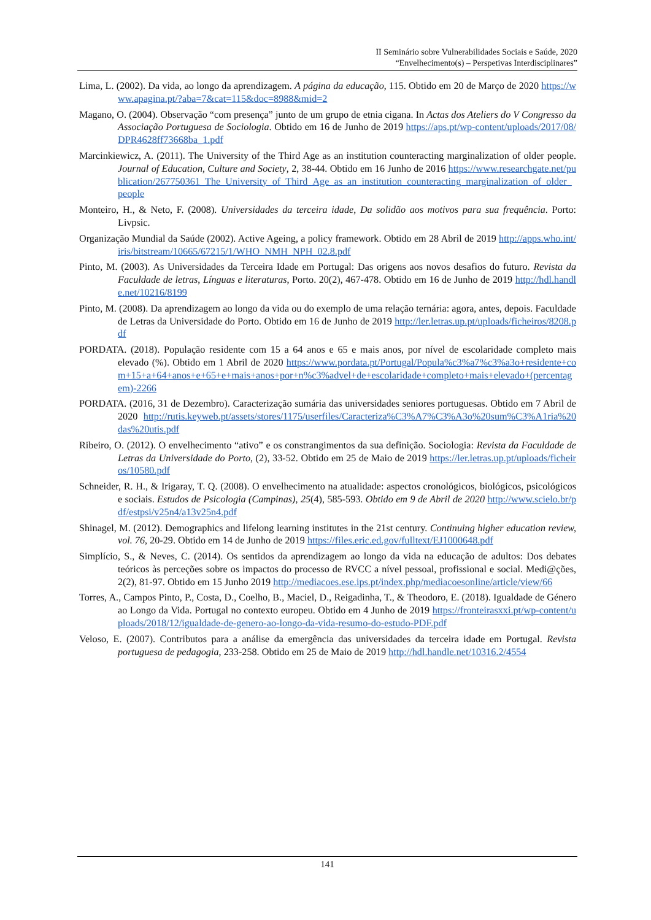II Seminário sobre Vulnerabilidades Sociais e Saúde, 2020
“Envelhecimento(s) – Perspetivas Interdisciplinares”
Lima, L. (2002). Da vida, ao longo da aprendizagem. A página da educação, 115. Obtido em 20 de Março de 2020 https://www.apagina.pt/?aba=7&cat=115&doc=8988&mid=2
Magano, O. (2004). Observação “com presença” junto de um grupo de etnia cigana. In Actas dos Ateliers do V Congresso da Associação Portuguesa de Sociologia. Obtido em 16 de Junho de 2019 https://aps.pt/wp-content/uploads/2017/08/DPR4628ff73668ba_1.pdf
Marcinkiewicz, A. (2011). The University of the Third Age as an institution counteracting marginalization of older people. Journal of Education, Culture and Society, 2, 38-44. Obtido em 16 Junho de 2016 https://www.researchgate.net/publication/267750361_The_University_of_Third_Age_as_an_institution_counteracting_marginalization_of_older_people
Monteiro, H., & Neto, F. (2008). Universidades da terceira idade, Da solidão aos motivos para sua frequência. Porto: Livpsic.
Organização Mundial da Saúde (2002). Active Ageing, a policy framework. Obtido em 28 Abril de 2019 http://apps.who.int/iris/bitstream/10665/67215/1/WHO_NMH_NPH_02.8.pdf
Pinto, M. (2003). As Universidades da Terceira Idade em Portugal: Das origens aos novos desafios do futuro. Revista da Faculdade de letras, Línguas e literaturas, Porto. 20(2), 467-478. Obtido em 16 de Junho de 2019 http://hdl.handle.net/10216/8199
Pinto, M. (2008). Da aprendizagem ao longo da vida ou do exemplo de uma relação ternária: agora, antes, depois. Faculdade de Letras da Universidade do Porto. Obtido em 16 de Junho de 2019 http://ler.letras.up.pt/uploads/ficheiros/8208.pdf
PORDATA. (2018). População residente com 15 a 64 anos e 65 e mais anos, por nível de escolaridade completo mais elevado (%). Obtido em 1 Abril de 2020 https://www.pordata.pt/Portugal/Popula%c3%a7%c3%a3o+residente+com+15+a+64+anos+e+65+e+mais+anos+por+n%c3%advel+de+escolaridade+completo+mais+elevado+(percentagem)-2266
PORDATA. (2016, 31 de Dezembro). Caracterização sumária das universidades seniores portuguesas. Obtido em 7 Abril de 2020 http://rutis.keyweb.pt/assets/stores/1175/userfiles/Caracteriza%C3%A7%C3%A3o%20sum%C3%A1ria%20das%20utis.pdf
Ribeiro, O. (2012). O envelhecimento “ativo” e os constrangimentos da sua definição. Sociologia: Revista da Faculdade de Letras da Universidade do Porto, (2), 33-52. Obtido em 25 de Maio de 2019 https://ler.letras.up.pt/uploads/ficheiros/10580.pdf
Schneider, R. H., & Irigaray, T. Q. (2008). O envelhecimento na atualidade: aspectos cronológicos, biológicos, psicológicos e sociais. Estudos de Psicologia (Campinas), 25(4), 585-593. Obtido em 9 de Abril de 2020 http://www.scielo.br/pdf/estpsi/v25n4/a13v25n4.pdf
Shinagel, M. (2012). Demographics and lifelong learning institutes in the 21st century. Continuing higher education review, vol. 76, 20-29. Obtido em 14 de Junho de 2019 https://files.eric.ed.gov/fulltext/EJ1000648.pdf
Simplício, S., & Neves, C. (2014). Os sentidos da aprendizagem ao longo da vida na educação de adultos: Dos debates teóricos às perceções sobre os impactos do processo de RVCC a nível pessoal, profissional e social. Medi@ções, 2(2), 81-97. Obtido em 15 Junho 2019 http://mediacoes.ese.ips.pt/index.php/mediacoesonline/article/view/66
Torres, A., Campos Pinto, P., Costa, D., Coelho, B., Maciel, D., Reigadinha, T., & Theodoro, E. (2018). Igualdade de Género ao Longo da Vida. Portugal no contexto europeu. Obtido em 4 Junho de 2019 https://fronteirasxxi.pt/wp-content/uploads/2018/12/igualdade-de-genero-ao-longo-da-vida-resumo-do-estudo-PDF.pdf
Veloso, E. (2007). Contributos para a análise da emergência das universidades da terceira idade em Portugal. Revista portuguesa de pedagogia, 233-258. Obtido em 25 de Maio de 2019 http://hdl.handle.net/10316.2/4554
141